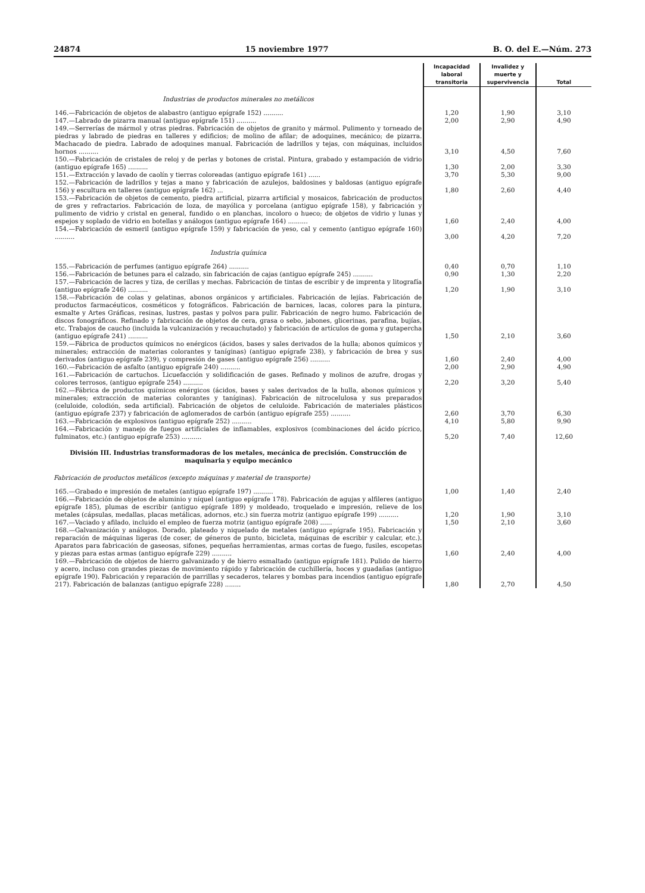24874 15 noviembre 1977 B. O. del E.—Núm. 273
| | Incapacidad laboral transitoria | Invalidez y muerte y supervivencia | Total |
| --- | --- | --- | --- |
| Industrias de productos minerales no metálicos | | | |
| 146.—Fabricación de objetos de alabastro (antiguo epígrafe 152) .......... | 1,20 | 1,90 | 3,10 |
| 147.—Labrado de pizarra manual (antiguo epígrafe 151) .......... | 2,00 | 2,90 | 4,90 |
| 149.—Serrerías de mármol y otras piedras. Fabricación de objetos de granito y mármol. Pulimento y torneado de piedras y labrado de piedras en talleres y edificios; de molino de afilar; de adoquines, mecánico; de pizarra. Machacado de piedra. Labrado de adoquines manual. Fabricación de ladrillos y tejas, con máquinas, incluidos hornos .......... | 3,10 | 4,50 | 7,60 |
| 150.—Fabricación de cristales de reloj y de perlas y botones de cristal. Pintura, grabado y estampación de vidrio (antiguo epígrafe 165) .......... | 1,30 | 2,00 | 3,30 |
| 151.—Extracción y lavado de caolín y tierras coloreadas (antiguo epígrafe 161) ...... | 3,70 | 5,30 | 9,00 |
| 152.—Fabricación de ladrillos y tejas a mano y fabricación de azulejos, baldosines y baldosas (antiguo epígrafe 156) y escultura en talleres (antiguo epígrafe 162) ... | 1,80 | 2,60 | 4,40 |
| 153.—Fabricación de objetos de cemento, piedra artificial, pizarra artificial y mosaicos, fabricación de productos de gres y refractarios. Fabricación de loza, de mayólica y porcelana (antiguo epígrafe 158), y fabricación y pulimento de vidrio y cristal en general, fundido o en planchas, incoloro o hueco; de objetos de vidrio y lunas y espejos y soplado de vidrio en botellas y análogos (antiguo epígrafe 164) .......... | 1,60 | 2,40 | 4,00 |
| 154.—Fabricación de esmeril (antiguo epígrafe 159) y fabricación de yeso, cal y cemento (antiguo epígrafe 160) .......... | 3,00 | 4,20 | 7,20 |
| Industria química | | | |
| 155.—Fabricación de perfumes (antiguo epígrafe 264) .......... | 0,40 | 0,70 | 1,10 |
| 156.—Fabricación de betunes para el calzado, sin fabricación de cajas (antiguo epígrafe 245) .......... | 0,90 | 1,30 | 2,20 |
| 157.—Fabricación de lacres y tiza, de cerillas y mechas. Fabricación de tintas de escribir y de imprenta y litografía (antiguo epígrafe 246) .......... | 1,20 | 1,90 | 3,10 |
| 158.—Fabricación de colas y gelatinas, abonos orgánicos y artificiales. Fabricación de lejías. Fabricación de productos farmacéuticos, cosméticos y fotográficos. Fabricación de barnices, lacas, colores para la pintura, esmalte y Artes Gráficas, resinas, lustres, pastas y polvos para pulir. Fabricación de negro humo. Fabricación de discos fonográficos. Refinado y fabricación de objetos de cera, grasa o sebo, jabones, glicerinas, parafina, bujías, etc. Trabajos de caucho (incluida la vulcanización y recauchutado) y fabricación de artículos de goma y gutapercha (antiguo epígrafe 241) .......... | 1,50 | 2,10 | 3,60 |
| 159.—Fábrica de productos químicos no enérgicos (ácidos, bases y sales derivados de la hulla; abonos químicos y minerales; extracción de materias colorantes y taníginas) (antiguo epígrafe 238), y fabricación de brea y sus derivados (antiguo epígrafe 239), y compresión de gases (antiguo epígrafe 256) .......... | 1,60 | 2,40 | 4,00 |
| 160.—Fabricación de asfalto (antiguo epígrafe 240) .......... | 2,00 | 2,90 | 4,90 |
| 161.—Fabricación de cartuchos. Licuefacción y solidificación de gases. Refinado y molinos de azufre, drogas y colores terrosos, (antiguo epígrafe 254) .......... | 2,20 | 3,20 | 5,40 |
| 162.—Fábrica de productos químicos enérgicos (ácidos, bases y sales derivados de la hulla, abonos químicos y minerales; extracción de materias colorantes y taníginas). Fabricación de nitrocelulosa y sus preparados (celuloide, colodión, seda artificial). Fabricación de objetos de celuloide. Fabricación de materiales plásticos (antiguo epígrafe 237) y fabricación de aglomerados de carbón (antiguo epígrafe 255) .......... | 2,60 | 3,70 | 6,30 |
| 163.—Fabricación de explosivos (antiguo epígrafe 252) .......... | 4,10 | 5,80 | 9,90 |
| 164.—Fabricación y manejo de fuegos artificiales de inflamables, explosivos (combinaciones del ácido pícrico, fulminatos, etc.) (antiguo epígrafe 253) .......... | 5,20 | 7,40 | 12,60 |
| División III. Industrias transformadoras de los metales, mecánica de precisión. Construcción de maquinaria y equipo mecánico | | | |
| Fabricación de productos metálicos (excepto máquinas y material de transporte) | | | |
| 165.—Grabado e impresión de metales (antiguo epígrafe 197) .......... | 1,00 | 1,40 | 2,40 |
| 166.—Fabricación de objetos de aluminio y níquel (antiguo epígrafe 178). Fabricación de agujas y alfileres (antiguo epígrafe 185), plumas de escribir (antiguo epígrafe 189) y moldeado, troquelado e impresión, relieve de los metales (cápsulas, medallas, placas metálicas, adornos, etc.) sin fuerza motriz (antiguo epígrafe 199) .......... | 1,20 | 1,90 | 3,10 |
| 167.—Vaciado y afilado, incluido el empleo de fuerza motriz (antiguo epígrafe 208) ...... | 1,50 | 2,10 | 3,60 |
| 168.—Galvanización y análogos. Dorado, plateado y niquelado de metales (antiguo epígrafe 195). Fabricación y reparación de máquinas ligeras (de coser, de géneros de punto, bicicleta, máquinas de escribir y calcular, etc.). Aparatos para fabricación de gaseosas, sifones, pequeñas herramientas, armas cortas de fuego, fusiles, escopetas y piezas para estas armas (antiguo epígrafe 229) .......... | 1,60 | 2,40 | 4,00 |
| 169.—Fabricación de objetos de hierro galvanizado y de hierro esmaltado (antiguo epígrafe 181). Pulido de hierro y acero, incluso con grandes piezas de movimiento rápido y fabricación de cuchillería, hoces y guadañas (antiguo epígrafe 190). Fabricación y reparación de parrillas y secaderos, telares y bombas para incendios (antiguo epígrafe 217). Fabricación de balanzas (antiguo epígrafe 228) ........ | 1,80 | 2,70 | 4,50 |